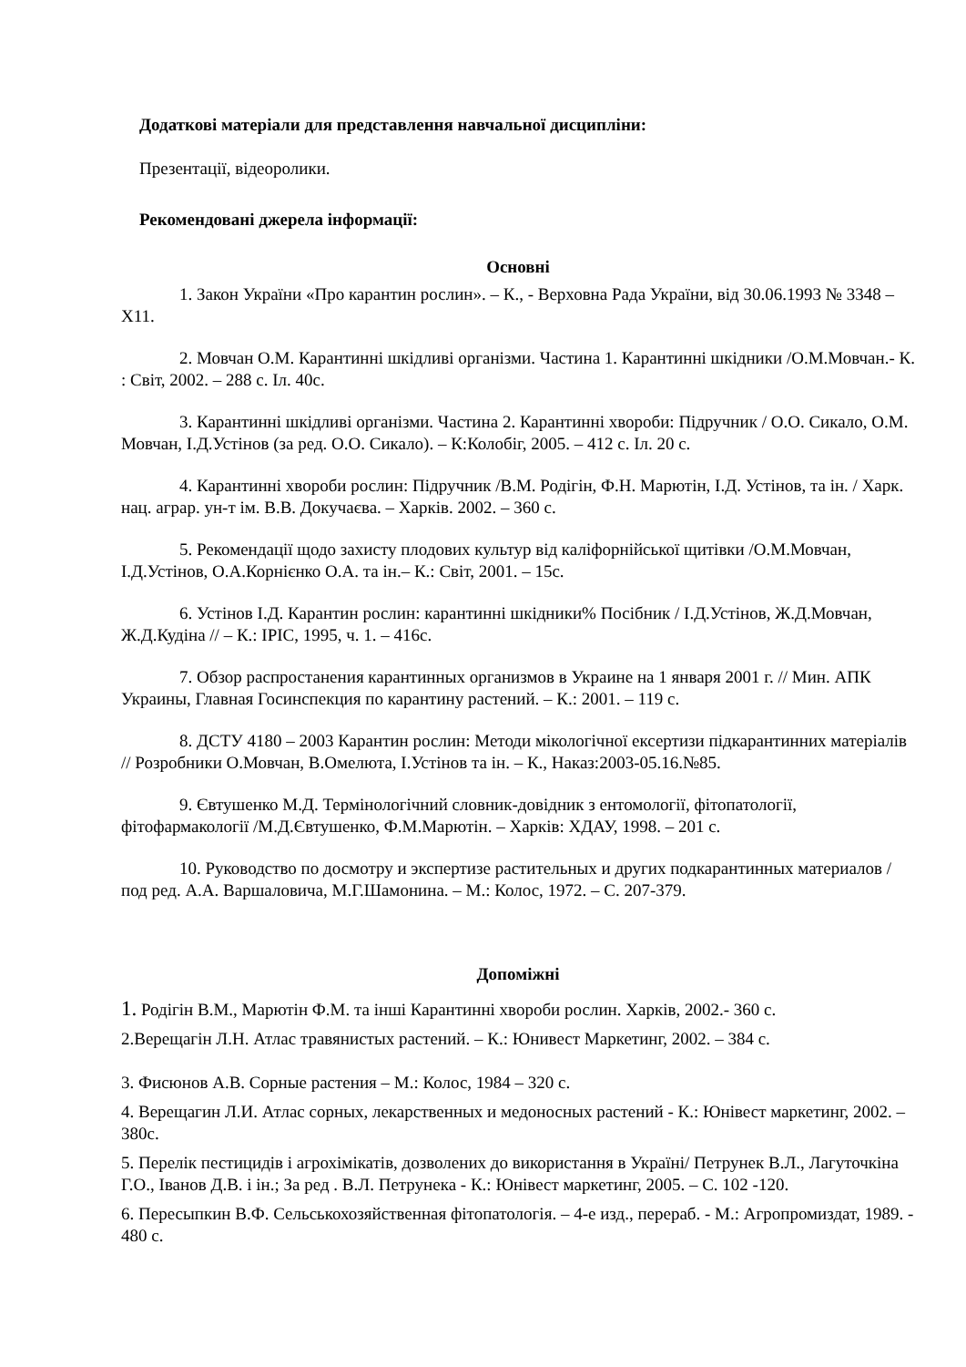Додаткові матеріали для представлення навчальної дисципліни:
Презентації, відеоролики.
Рекомендовані джерела інформації:
Основні
1. Закон України «Про карантин рослин». – К., - Верховна Рада України, від 30.06.1993 № 3348 – Х11.
2. Мовчан О.М. Карантинні шкідливі організми. Частина 1. Карантинні шкідники /О.М.Мовчан.- К. : Світ, 2002. – 288 с. Іл. 40с.
3. Карантинні шкідливі організми. Частина 2. Карантинні хвороби: Підручник / О.О. Сикало, О.М. Мовчан, І.Д.Устінов (за ред. О.О. Сикало). – К:Колобіг, 2005. – 412 с. Іл. 20 с.
4. Карантинні хвороби рослин: Підручник /В.М. Родігін, Ф.Н. Марютін, І.Д. Устінов, та ін. / Харк. нац. аграр. ун-т ім. В.В. Докучаєва. – Харків. 2002. – 360 с.
5. Рекомендації щодо захисту плодових культур від каліфорнійської щитівки /О.М.Мовчан, І.Д.Устінов, О.А.Корнієнко О.А. та ін.– К.: Світ, 2001. – 15с.
6. Устінов І.Д. Карантин рослин: карантинні шкідники% Посібник / І.Д.Устінов, Ж.Д.Мовчан, Ж.Д.Кудіна // – К.: ІРІС, 1995, ч. 1. – 416с.
7. Обзор распростанения карантинных организмов в Украине на 1 января 2001 г. // Мин. АПК Украины, Главная Госинспекция по карантину растений. – К.: 2001. – 119 с.
8. ДСТУ 4180 – 2003 Карантин рослин: Методи мікологічної ексертизи підкарантинних матеріалів // Розробники О.Мовчан, В.Омелюта, І.Устінов та ін. – К., Наказ:2003-05.16.№85.
9. Євтушенко М.Д. Термінологічний словник-довідник з ентомології, фітопатології, фітофармакології /М.Д.Євтушенко, Ф.М.Марютін. – Харків: ХДАУ, 1998. – 201 с.
10. Руководство по досмотру и экспертизе растительных и других подкарантинных материалов / под ред. А.А. Варшаловича, М.Г.Шамонина. – М.: Колос, 1972. – С. 207-379.
Допоміжні
1. Родігін В.М., Марютін Ф.М. та інші Карантинні хвороби рослин. Харків, 2002.- 360 с.
2.Верещагін Л.Н. Атлас травянистых растений. – К.: Юнивест Маркетинг, 2002. – 384 с.
3. Фисюнов А.В. Сорные растения – М.: Колос, 1984 – 320 с.
4. Верещагин Л.И. Атлас сорных, лекарственных и медоносных растений - К.: Юнівест маркетинг, 2002. – 380с.
5. Перелік пестицидів і агрохімікатів, дозволених до використання в Україні/ Петрунек В.Л., Лагуточкіна Г.О., Іванов Д.В. і ін.; За ред . В.Л. Петрунека - К.: Юнівест маркетинг, 2005. – С. 102 -120.
6. Пересыпкин В.Ф. Сельськохозяйственная фітопатологія. – 4-е изд., перераб. - М.: Агропромиздат, 1989. - 480 с.